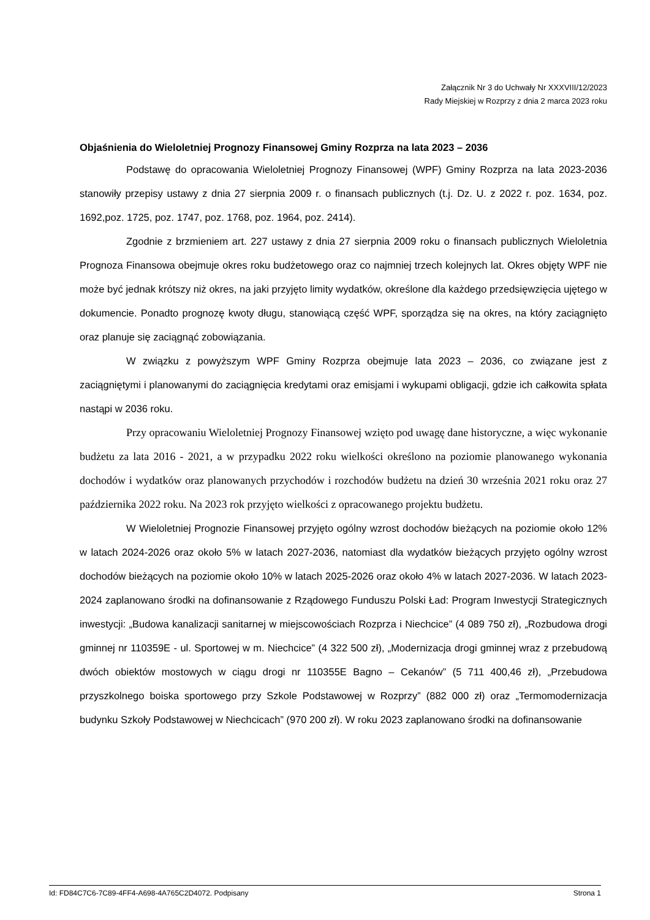Załącznik Nr 3 do Uchwały Nr XXXVIII/12/2023
Rady Miejskiej w Rozprzy z dnia 2 marca 2023 roku
Objaśnienia do Wieloletniej Prognozy Finansowej Gminy Rozprza na lata 2023 – 2036
Podstawę do opracowania Wieloletniej Prognozy Finansowej (WPF) Gminy Rozprza na lata 2023-2036 stanowiły przepisy ustawy z dnia 27 sierpnia 2009 r. o finansach publicznych (t.j. Dz. U. z 2022 r. poz. 1634, poz. 1692,poz. 1725, poz. 1747, poz. 1768, poz. 1964, poz. 2414).
Zgodnie z brzmieniem art. 227 ustawy z dnia 27 sierpnia 2009 roku o finansach publicznych Wieloletnia Prognoza Finansowa obejmuje okres roku budżetowego oraz co najmniej trzech kolejnych lat. Okres objęty WPF nie może być jednak krótszy niż okres, na jaki przyjęto limity wydatków, określone dla każdego przedsięwzięcia ujętego w dokumencie. Ponadto prognozę kwoty długu, stanowiącą część WPF, sporządza się na okres, na który zaciągnięto oraz planuje się zaciągnąć zobowiązania.
W związku z powyższym WPF Gminy Rozprza obejmuje lata 2023 – 2036, co związane jest z zaciągniętymi i planowanymi do zaciągnięcia kredytami oraz emisjami i wykupami obligacji, gdzie ich całkowita spłata nastąpi w 2036 roku.
Przy opracowaniu Wieloletniej Prognozy Finansowej wzięto pod uwagę dane historyczne, a więc wykonanie budżetu za lata 2016 - 2021, a w przypadku 2022 roku wielkości określono na poziomie planowanego wykonania dochodów i wydatków oraz planowanych przychodów i rozchodów budżetu na dzień 30 września 2021 roku oraz 27 października 2022 roku. Na 2023 rok przyjęto wielkości z opracowanego projektu budżetu.
W Wieloletniej Prognozie Finansowej przyjęto ogólny wzrost dochodów bieżących na poziomie około 12% w latach 2024-2026 oraz około 5% w latach 2027-2036, natomiast dla wydatków bieżących przyjęto ogólny wzrost dochodów bieżących na poziomie około 10% w latach 2025-2026 oraz około 4% w latach 2027-2036. W latach 2023-2024 zaplanowano środki na dofinansowanie z Rządowego Funduszu Polski Ład: Program Inwestycji Strategicznych inwestycji: „Budowa kanalizacji sanitarnej w miejscowościach Rozprza i Niechcice” (4 089 750 zł), „Rozbudowa drogi gminnej nr 110359E - ul. Sportowej w m. Niechcice” (4 322 500 zł), „Modernizacja drogi gminnej wraz z przebudową dwóch obiektów mostowych w ciągu drogi nr 110355E Bagno – Cekanów” (5 711 400,46 zł), „Przebudowa przyszkolnego boiska sportowego przy Szkole Podstawowej w Rozprzy” (882 000 zł) oraz „Termomodernizacja budynku Szkoły Podstawowej w Niechcicach” (970 200 zł). W roku 2023 zaplanowano środki na dofinansowanie
Id: FD84C7C6-7C89-4FF4-A698-4A765C2D4072. Podpisany Strona 1